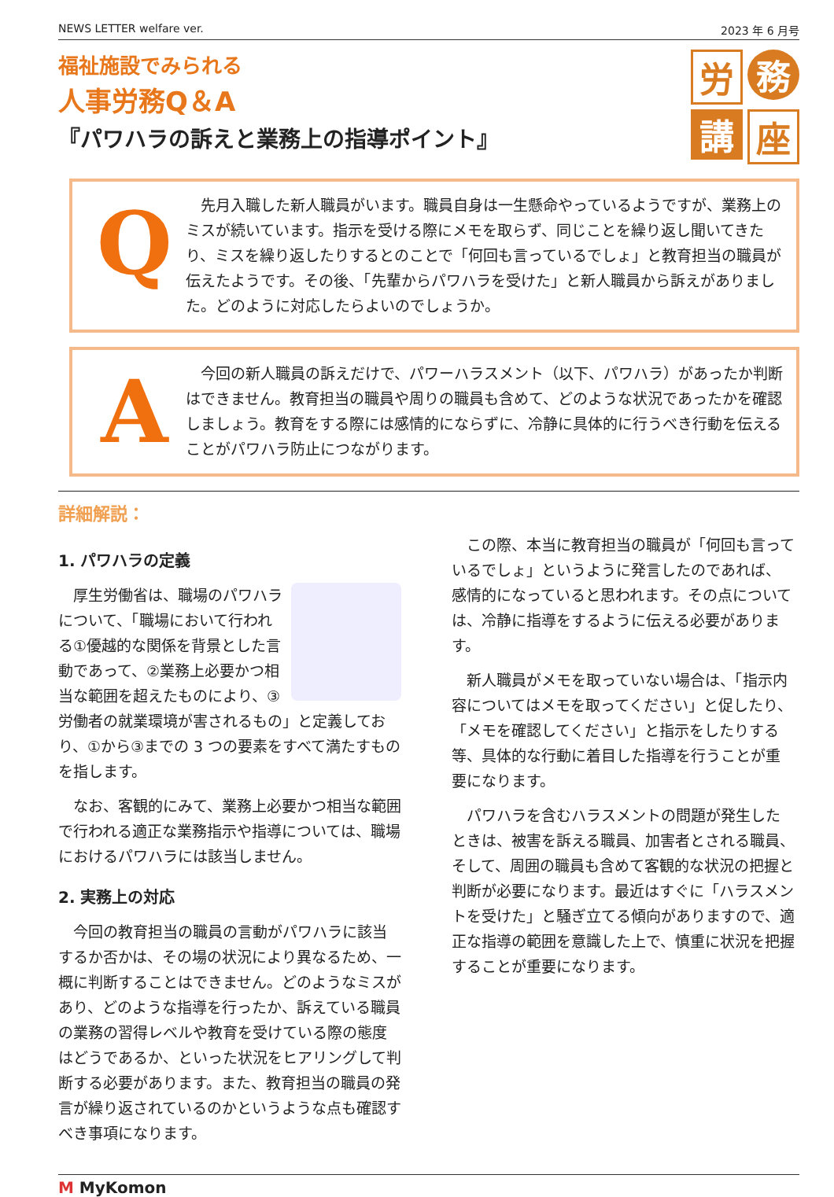NEWS LETTER welfare ver. 2023 年 6 月号
福祉施設でみられる
人事労務Q＆A
『パワハラの訴えと業務上の指導ポイント』
労
務
講
座
Q
先月入職した新人職員がいます。職員自身は一生懸命やっているようですが、業務上のミスが続いています。指示を受ける際にメモを取らず、同じことを繰り返し聞いてきたり、ミスを繰り返したりするとのことで「何回も言っているでしょ」と教育担当の職員が伝えたようです。その後、「先輩からパワハラを受けた」と新人職員から訴えがありました。どのように対応したらよいのでしょうか。
A
今回の新人職員の訴えだけで、パワーハラスメント（以下、パワハラ）があったか判断はできません。教育担当の職員や周りの職員も含めて、どのような状況であったかを確認しましょう。教育をする際には感情的にならずに、冷静に具体的に行うべき行動を伝えることがパワハラ防止につながります。
詳細解説：
1. パワハラの定義
厚生労働省は、職場のパワハラについて、「職場において行われる①優越的な関係を背景とした言動であって、②業務上必要かつ相当な範囲を超えたものにより、③労働者の就業環境が害されるもの」と定義しており、①から③までの 3 つの要素をすべて満たすものを指します。
なお、客観的にみて、業務上必要かつ相当な範囲で行われる適正な業務指示や指導については、職場におけるパワハラには該当しません。
2. 実務上の対応
今回の教育担当の職員の言動がパワハラに該当するか否かは、その場の状況により異なるため、一概に判断することはできません。どのようなミスがあり、どのような指導を行ったか、訴えている職員の業務の習得レベルや教育を受けている際の態度はどうであるか、といった状況をヒアリングして判断する必要があります。また、教育担当の職員の発言が繰り返されているのかというような点も確認すべき事項になります。
この際、本当に教育担当の職員が「何回も言っているでしょ」というように発言したのであれば、感情的になっていると思われます。その点については、冷静に指導をするように伝える必要があります。
新人職員がメモを取っていない場合は、「指示内容についてはメモを取ってください」と促したり、「メモを確認してください」と指示をしたりする等、具体的な行動に着目した指導を行うことが重要になります。
パワハラを含むハラスメントの問題が発生したときは、被害を訴える職員、加害者とされる職員、そして、周囲の職員も含めて客観的な状況の把握と判断が必要になります。最近はすぐに「ハラスメントを受けた」と騒ぎ立てる傾向がありますので、適正な指導の範囲を意識した上で、慎重に状況を把握することが重要になります。
M MyKomon